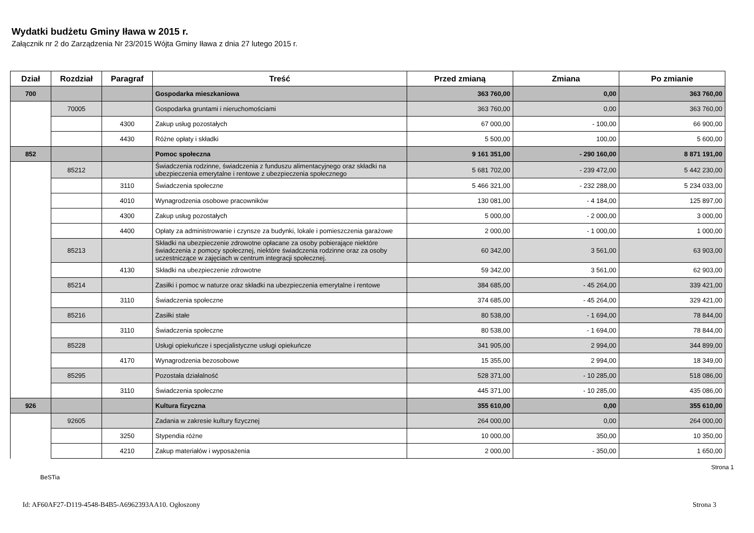Wydatki budżetu Gminy Iława w 2015 r.
Załącznik nr 2 do Zarządzenia Nr 23/2015 Wójta Gminy Iława z dnia 27 lutego 2015 r.
| Dział | Rozdział | Paragraf | Treść | Przed zmianą | Zmiana | Po zmianie |
| --- | --- | --- | --- | --- | --- | --- |
| 700 | | | Gospodarka mieszkaniowa | 363 760,00 | 0,00 | 363 760,00 |
| | 70005 | | Gospodarka gruntami i nieruchomościami | 363 760,00 | 0,00 | 363 760,00 |
| | | 4300 | Zakup usług pozostałych | 67 000,00 | - 100,00 | 66 900,00 |
| | | 4430 | Różne opłaty i składki | 5 500,00 | 100,00 | 5 600,00 |
| 852 | | | Pomoc społeczna | 9 161 351,00 | - 290 160,00 | 8 871 191,00 |
| | 85212 | | Świadczenia rodzinne, świadczenia z funduszu alimentacyjnego oraz składki na ubezpieczenia emerytalne i rentowe z ubezpieczenia społecznego | 5 681 702,00 | - 239 472,00 | 5 442 230,00 |
| | | 3110 | Świadczenia społeczne | 5 466 321,00 | - 232 288,00 | 5 234 033,00 |
| | | 4010 | Wynagrodzenia osobowe pracowników | 130 081,00 | - 4 184,00 | 125 897,00 |
| | | 4300 | Zakup usług pozostałych | 5 000,00 | - 2 000,00 | 3 000,00 |
| | | 4400 | Opłaty za administrowanie i czynsze za budynki, lokale i pomieszczenia garażowe | 2 000,00 | - 1 000,00 | 1 000,00 |
| | 85213 | | Składki na ubezpieczenie zdrowotne opłacane za osoby pobierające niektóre świadczenia z pomocy społecznej, niektóre świadczenia rodzinne oraz za osoby uczestniczące w zajęciach w centrum integracji społecznej. | 60 342,00 | 3 561,00 | 63 903,00 |
| | | 4130 | Składki na ubezpieczenie zdrowotne | 59 342,00 | 3 561,00 | 62 903,00 |
| | 85214 | | Zasiłki i pomoc w naturze oraz składki na ubezpieczenia emerytalne i rentowe | 384 685,00 | - 45 264,00 | 339 421,00 |
| | | 3110 | Świadczenia społeczne | 374 685,00 | - 45 264,00 | 329 421,00 |
| | 85216 | | Zasiłki stałe | 80 538,00 | - 1 694,00 | 78 844,00 |
| | | 3110 | Świadczenia społeczne | 80 538,00 | - 1 694,00 | 78 844,00 |
| | 85228 | | Usługi opiekuńcze i specjalistyczne usługi opiekuńcze | 341 905,00 | 2 994,00 | 344 899,00 |
| | | 4170 | Wynagrodzenia bezosobowe | 15 355,00 | 2 994,00 | 18 349,00 |
| | 85295 | | Pozostała działalność | 528 371,00 | - 10 285,00 | 518 086,00 |
| | | 3110 | Świadczenia społeczne | 445 371,00 | - 10 285,00 | 435 086,00 |
| 926 | | | Kultura fizyczna | 355 610,00 | 0,00 | 355 610,00 |
| | 92605 | | Zadania w zakresie kultury fizycznej | 264 000,00 | 0,00 | 264 000,00 |
| | | 3250 | Stypendia różne | 10 000,00 | 350,00 | 10 350,00 |
| | | 4210 | Zakup materiałów i wyposażenia | 2 000,00 | - 350,00 | 1 650,00 |
BeSTia Strona 1
Id: AF60AF27-D119-4548-B4B5-A6962393AA10. Ogłoszony Strona 3